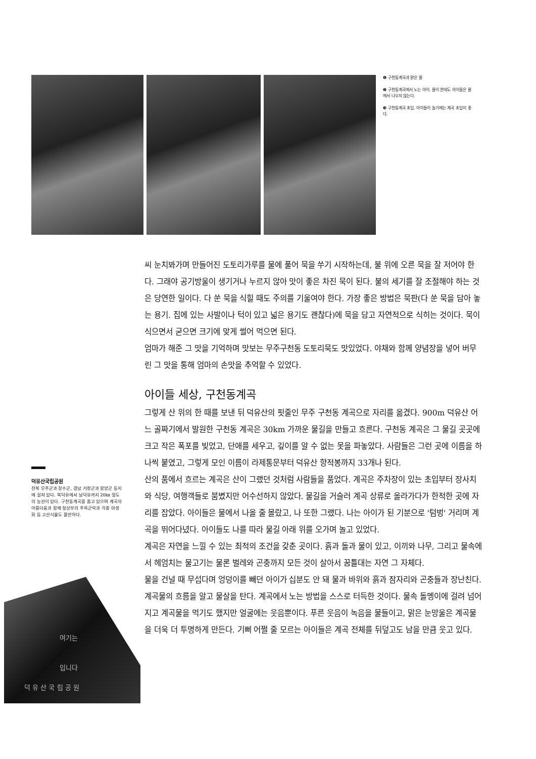❶ 구천동계곡과 맑은 물
❷ 구천동계곡에서 노는 아이. 물이 찬데도 아이들은 물에서 나오지 않는다.
❸ 구천동계곡 초입. 아이들이 놀기에는 계곡 초입이 좋다.
씨 눈치봐가며 만들어진 도토리가루를 물에 풀어 묵을 쑤기 시작하는데, 불 위에 오른 묵을 잘 저어야 한다. 그래야 공기방울이 생기거나 누르지 않아 맛이 좋은 차진 묵이 된다. 불의 세기를 잘 조절해야 하는 것은 당연한 일이다. 다 쑨 묵을 식힐 때도 주의를 기울여야 한다. 가장 좋은 방법은 묵판(다 쑨 묵을 담아 놓는 용기. 집에 있는 사발이나 턱이 있고 넓은 용기도 괜찮다)에 묵을 담고 자연적으로 식히는 것이다. 묵이 식으면서 굳으면 크기에 맞게 썰어 먹으면 된다.
엄마가 해준 그 맛을 기억하며 맛보는 무주구천동 도토리묵도 맛있었다. 야채와 함께 양념장을 넣어 버무린 그 맛을 통해 엄마의 손맛을 추억할 수 있었다.
아이들 세상, 구천동계곡
그렇게 산 위의 한 때를 보낸 뒤 덕유산의 핏줄인 무주 구천동 계곡으로 자리를 옮겼다. 900m 덕유산 어느 골짜기에서 발원한 구천동 계곡은 30km 가까운 물길을 만들고 흐른다. 구천동 계곡은 그 물길 곳곳에 크고 작은 폭포를 빚었고, 단애를 세우고, 깊이를 알 수 없는 못을 파놓았다. 사람들은 그런 곳에 이름을 하나씩 붙였고, 그렇게 모인 이름이 라제통문부터 덕유산 향적봉까지 33개나 된다.
산의 품에서 흐르는 계곡은 산이 그랬던 것처럼 사람들을 품었다. 계곡은 주차장이 있는 초입부터 장사치와 식당, 여행객들로 붐볐지만 어수선하지 않았다. 물길을 거슬러 계곡 상류로 올라가다가 한적한 곳에 자리를 잡았다. 아이들은 물에서 나올 줄 몰랐고, 나 또한 그랬다. 나는 아이가 된 기분으로 '텀벙' 거리며 계곡을 뛰어다녔다. 아이들도 나를 따라 물길 아래 위를 오가며 놀고 있었다.
계곡은 자연을 느낄 수 있는 최적의 조건을 갖춘 곳이다. 흙과 돌과 물이 있고, 이끼와 나무, 그리고 물속에서 헤엄치는 물고기는 물론 벌레와 곤충까지 모든 것이 살아서 꿈틀대는 자연 그 자체다.
물을 건널 때 무섭다며 엉덩이를 빼던 아이가 십분도 안 돼 물과 바위와 흙과 잠자리와 곤충들과 장난친다. 계곡물의 흐름을 알고 물살을 탄다. 계곡에서 노는 방법을 스스로 터득한 것이다. 물속 돌멩이에 걸려 넘어지고 계곡물을 먹기도 했지만 얼굴에는 웃음뿐이다. 푸른 웃음이 녹음을 물들이고, 맑은 눈망울은 계곡물을 더욱 더 투명하게 만든다. 기뻐 어쩔 줄 모르는 아이들은 계곡 전체를 뒤덮고도 남을 만큼 웃고 있다.
덕유산국립공원
전북 무주군과 장수군, 경남 거창군과 함양군 등지에 걸쳐 있다. 북덕유에서 남덕유까지 20㎞ 정도의 능선이 있다. 구천동계곡을 품고 있으며 계곡의 아름다움과 함께 정상부의 주목군락과 각종 야생화 등 고산식물도 볼만하다.
여기는
입니다
덕 유 산 국 립 공 원